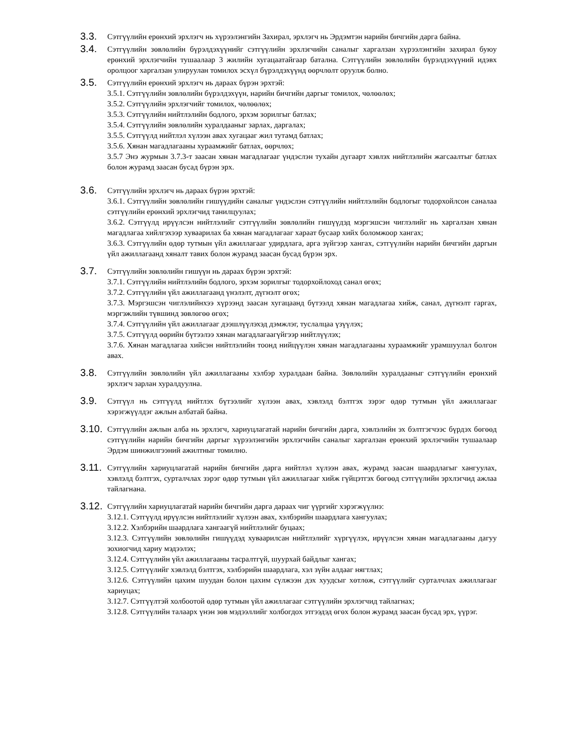3.3.
Сэтгүүлийн ерөнхий эрхлэгч нь хүрээлэнгийн Захирал, эрхлэгч нь Эрдэмтэн нарийн бичгийн дарга байна.
3.4.
Сэтгүүлийн зөвлөлийн бүрэлдэхүүнийг сэтгүүлийн эрхлэгчийн саналыг харгалзан хүрээлэнгийн захирал буюу ерөнхий эрхлэгчийн тушаалаар 3 жилийн хугацаатайгаар батална. Сэтгүүлийн зөвлөлийн бүрэлдэхүүний идэвх оролцоог харгалзан улируулан томилох эсхүл бүрэлдэхүүнд өөрчлөлт оруулж болно.
3.5.
Сэтгүүлийн ерөнхий эрхлэгч нь дараах бүрэн эрхтэй:
3.5.1. Сэтгүүлийн зөвлөлийн бүрэлдэхүүн, нарийн бичгийн даргыг томилох, чөлөөлөх;
3.5.2. Сэтгүүлийн эрхлэгчийг томилох, чөлөөлөх;
3.5.3. Сэтгүүлийн нийтлэлийн бодлого, эрхэм зорилгыг батлах;
3.5.4. Сэтгүүлийн зөвлөлийн хуралдааныг зарлах, даргалах;
3.5.5. Сэтгүүлд нийтлэл хүлээн авах хугацааг жил тутамд батлах;
3.5.6. Хянан магадлагааны хураамжийг батлах, өөрчлөх;
3.5.7 Энэ журмын 3.7.3-т заасан хянан магадлагааг үндэслэн тухайн дугаарт хэвлэх нийтлэлийн жагсаалтыг батлах болон журамд заасан бусад бүрэн эрх.
3.6.
Сэтгүүлийн эрхлэгч нь дараах бүрэн эрхтэй:
3.6.1. Сэтгүүлийн зөвлөлийн гишүүдийн саналыг үндэслэн сэтгүүлийн нийтлэлийн бодлогыг тодорхойлсон саналаа сэтгүүлийн ерөнхий эрхлэгчид танилцуулах;
3.6.2. Сэтгүүлд ирүүлсэн нийтлэлийг сэтгүүлийн зөвлөлийн гишүүдэд мэргэшсэн чиглэлийг нь харгалзан хянан магадлагаа хийлгэхээр хуваарилах ба хянан магадлагааг хараат бусаар хийх боломжоор хангах;
3.6.3. Сэтгүүлийн өдөр тутмын үйл ажиллагааг удирдлага, арга зүйгээр хангах, сэтгүүлийн нарийн бичгийн даргын үйл ажиллагаанд хяналт тавих болон журамд заасан бусад бүрэн эрх.
3.7.
Сэтгүүлийн зөвлөлийн гишүүн нь дараах бүрэн эрхтэй:
3.7.1. Сэтгүүлийн нийтлэлийн бодлого, эрхэм зорилгыг тодорхойлоход санал өгөх;
3.7.2. Сэтгүүлийн үйл ажиллагаанд үнэлэлт, дүгнэлт өгөх;
3.7.3. Мэргэшсэн чиглэлийнхээ хүрээнд заасан хугацаанд бүтээлд хянан магадлагаа хийж, санал, дүгнэлт гаргах, мэргэжлийн түвшинд зөвлөгөө өгөх;
3.7.4. Сэтгүүлийн үйл ажиллагааг дээшлүүлэхэд дэмжлэг, туслалцаа үзүүлэх;
3.7.5. Сэтгүүлд өөрийн бүтээлээ хянан магадлагаагүйгээр нийтлүүлэх;
3.7.6. Хянан магадлагаа хийсэн нийтлэлийн тоонд нийцүүлэн хянан магадлагааны хураамжийг урамшуулал болгон авах.
3.8.
Сэтгүүлийн зөвлөлийн үйл ажиллагааны хэлбэр хуралдаан байна. Зөвлөлийн хуралдааныг сэтгүүлийн ерөнхий эрхлэгч зарлан хуралдуулна.
3.9.
Сэтгүүл нь сэтгүүлд нийтлэх бүтээлийг хүлээн авах, хэвлэлд бэлтгэх зэрэг өдөр тутмын үйл ажиллагааг хэрэгжүүлдэг ажлын албатай байна.
3.10.
Сэтгүүлийн ажлын алба нь эрхлэгч, хариуцлагатай нарийн бичгийн дарга, хэвлэлийн эх бэлтгэгчээс бүрдэх бөгөөд сэтгүүлийн нарийн бичгийн даргыг хүрээлэнгийн эрхлэгчийн саналыг харгалзан ерөнхий эрхлэгчийн тушаалаар Эрдэм шинжилгээний ажилтныг томилно.
3.11.
Сэтгүүлийн хариуцлагатай нарийн бичгийн дарга нийтлэл хүлээн авах, журамд заасан шаардлагыг хангуулах, хэвлэлд бэлтгэх, сурталчлах зэрэг өдөр тутмын үйл ажиллагааг хийж гүйцэтгэх бөгөөд сэтгүүлийн эрхлэгчид ажлаа тайлагнана.
3.12.
Сэтгүүлийн хариуцлагатай нарийн бичгийн дарга дараах чиг үүргийг хэрэгжүүлнэ:
3.12.1. Сэтгүүлд ирүүлсэн нийтлэлийг хүлээн авах, хэлбэрийн шаардлага хангуулах;
3.12.2. Хэлбэрийн шаардлага хангаагүй нийтлэлийг буцаах;
3.12.3. Сэтгүүлийн зөвлөлийн гишүүдэд хуваарилсан нийтлэлийг хүргүүлэх, ирүүлсэн хянан магадлагааны дагуу зохиогчид хариу мэдээлэх;
3.12.4. Сэтгүүлийн үйл ажиллагааны тасралтгүй, шуурхай байдлыг хангах;
3.12.5. Сэтгүүлийг хэвлэлд бэлтгэх, хэлбэрийн шаардлага, хэл зүйн алдааг нягтлах;
3.12.6. Сэтгүүлийн цахим шуудан болон цахим сүлжээн дэх хуудсыг хөтлөж, сэтгүүлийг сурталчлах ажиллагааг хариуцах;
3.12.7. Сэтгүүлтэй холбоотой өдөр тутмын үйл ажиллагааг сэтгүүлийн эрхлэгчид тайлагнах;
3.12.8. Сэтгүүлийн талаарх үнэн зөв мэдээллийг холбогдох этгээдэд өгөх болон журамд заасан бусад эрх, үүрэг.